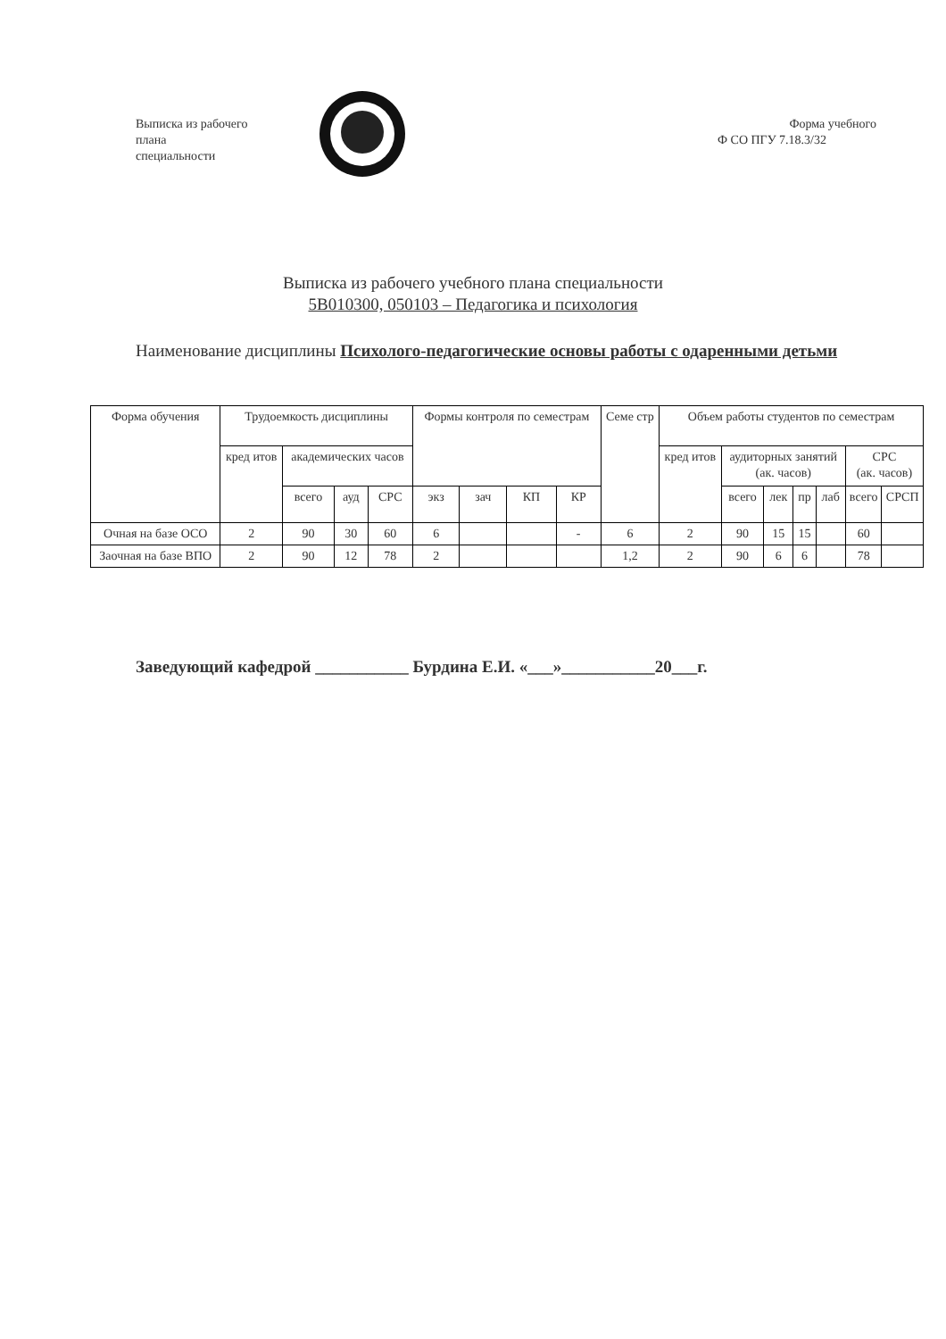Выписка из рабочего
плана
специальности
Форма учебного
Ф СО ПГУ 7.18.3/32
Выписка из рабочего учебного плана специальности
5В010300, 050103 – Педагогика и психология
Наименование дисциплины Психолого-педагогические основы работы с одаренными детьми
| Форма обучения | Трудоемкость дисциплины | | | | Формы контроля по семестрам | | | | Семе стр | Объем работы студентов по семестрам | | | | | | |
| --- | --- | --- | --- | --- | --- | --- | --- | --- | --- | --- | --- | --- | --- | --- | --- | --- |
| | кред итов | академических часов | | | | | | | | кред итов | аудиторных занятий (ак. часов) | | | | СРС (ак. часов) | |
| | | всего | ауд | СРС | экз | зач | КП | КР | | | всего | лек | пр | лаб | всего | СРСП |
| Очная на базе ОСО | 2 | 90 | 30 | 60 | 6 | | | - | 6 | 2 | 90 | 15 | 15 | | 60 | |
| Заочная на базе ВПО | 2 | 90 | 12 | 78 | 2 | | | | 1,2 | 2 | 90 | 6 | 6 | | 78 | |
Заведующий кафедрой ___________ Бурдина Е.И. «___»___________20___г.